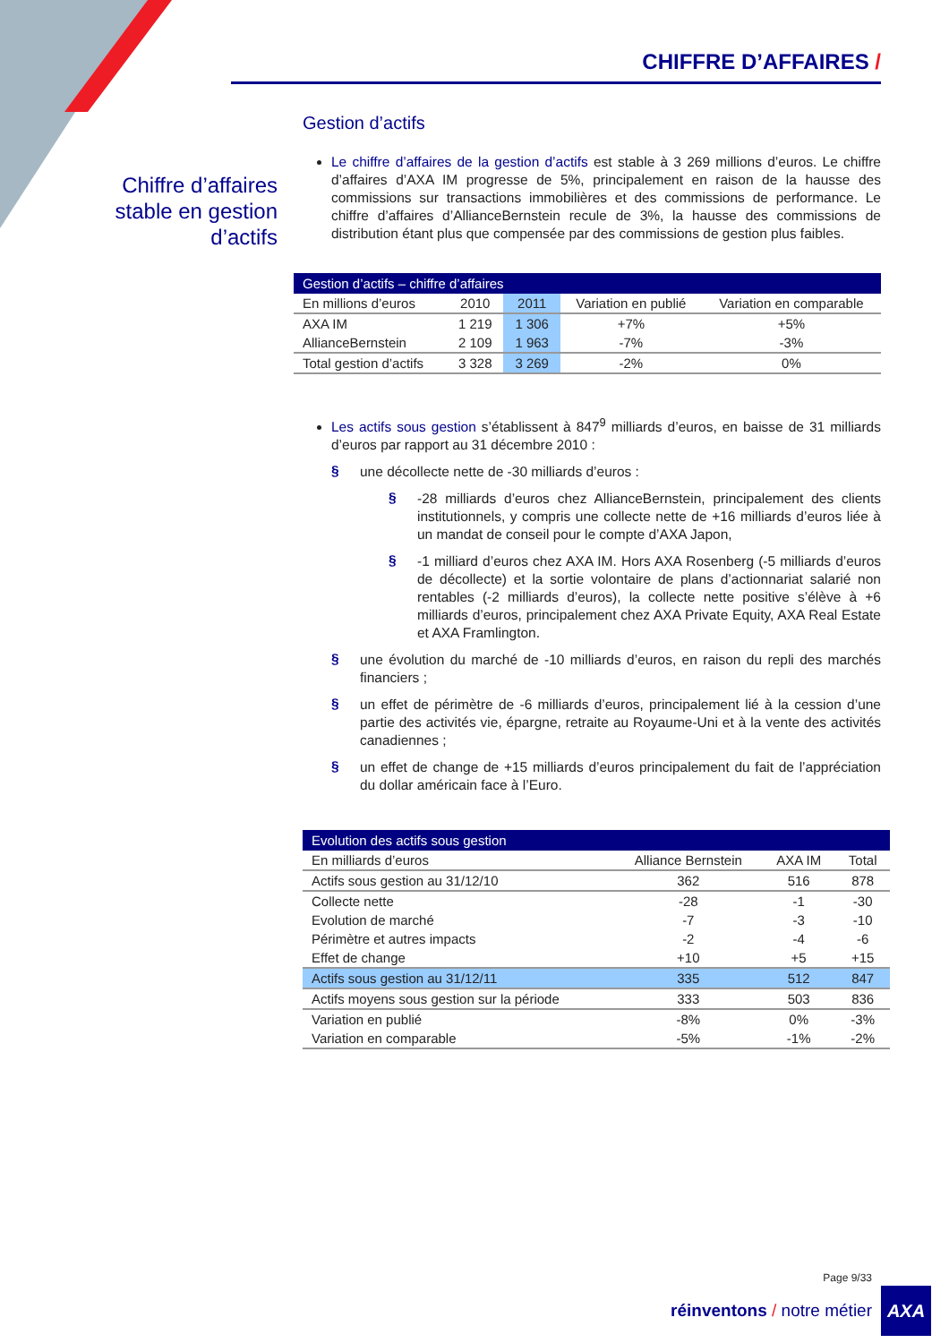CHIFFRE D’AFFAIRES /
Chiffre d’affaires stable en gestion d’actifs
Gestion d’actifs
Le chiffre d’affaires de la gestion d’actifs est stable à 3 269 millions d’euros. Le chiffre d’affaires d’AXA IM progresse de 5%, principalement en raison de la hausse des commissions sur transactions immobilières et des commissions de performance. Le chiffre d’affaires d’AllianceBernstein recule de 3%, la hausse des commissions de distribution étant plus que compensée par des commissions de gestion plus faibles.
| Gestion d’actifs – chiffre d’affaires | | | | |
| --- | --- | --- | --- | --- |
| En millions d’euros | 2010 | 2011 | Variation en publié | Variation en comparable |
| AXA IM | 1 219 | 1 306 | +7% | +5% |
| AllianceBernstein | 2 109 | 1 963 | -7% | -3% |
| Total gestion d’actifs | 3 328 | 3 269 | -2% | 0% |
Les actifs sous gestion s’établissent à 847<sup>9</sup> milliards d’euros, en baisse de 31 milliards d’euros par rapport au 31 décembre 2010 :
§
une décollecte nette de -30 milliards d’euros :
§
-28 milliards d’euros chez AllianceBernstein, principalement des clients institutionnels, y compris une collecte nette de +16 milliards d’euros liée à un mandat de conseil pour le compte d’AXA Japon,
§
-1 milliard d’euros chez AXA IM. Hors AXA Rosenberg (-5 milliards d’euros de décollecte) et la sortie volontaire de plans d’actionnariat salarié non rentables (-2 milliards d’euros), la collecte nette positive s’élève à +6 milliards d’euros, principalement chez AXA Private Equity, AXA Real Estate et AXA Framlington.
§
une évolution du marché de -10 milliards d’euros, en raison du repli des marchés financiers ;
§
un effet de périmètre de -6 milliards d’euros, principalement lié à la cession d’une partie des activités vie, épargne, retraite au Royaume-Uni et à la vente des activités canadiennes ;
§
un effet de change de +15 milliards d’euros principalement du fait de l’appréciation du dollar américain face à l’Euro.
| Evolution des actifs sous gestion | | | |
| --- | --- | --- | --- |
| En milliards d’euros | Alliance Bernstein | AXA IM | Total |
| Actifs sous gestion au 31/12/10 | 362 | 516 | 878 |
| Collecte nette | -28 | -1 | -30 |
| Evolution de marché | -7 | -3 | -10 |
| Périmètre et autres impacts | -2 | -4 | -6 |
| Effet de change | +10 | +5 | +15 |
| Actifs sous gestion au 31/12/11 | 335 | 512 | 847 |
| Actifs moyens sous gestion sur la période | 333 | 503 | 836 |
| Variation en publié | -8% | 0% | -3% |
| Variation en comparable | -5% | -1% | -2% |
Page 9/33
réinventons / notre métier AXA